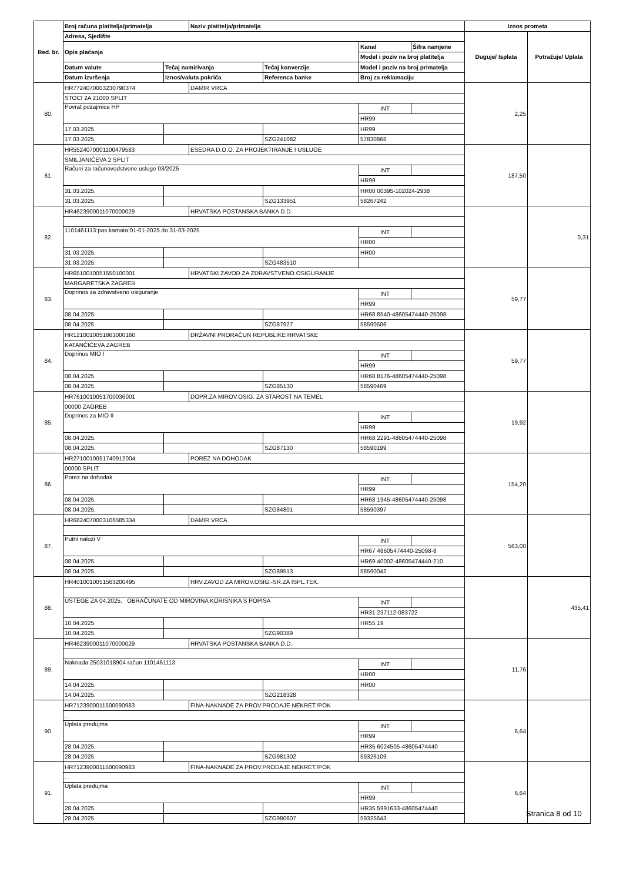| Red. br. | Broj računa platitelja/primatelja | | Naziv platitelja/primatelja | | | | Iznos prometa | |
| --- | --- | --- | --- | --- | --- | --- | --- | --- |
| | Adresa, Sjedište | | | | | | Duguje/ Isplata | Potražuje/ Uplata |
| | Opis plaćanja | | | | Kanal | Šifra namjene | | |
| | | | | | Model i poziv na broj platitelja | | | |
| | Datum valute | Tečaj namirivanja | | Tečaj konverzije | Model i poziv na broj primatelja | | | |
| | Datum izvršenja | Iznos/valuta pokrića | | Referenca banke | Broj za reklamaciju | | | |
| 80. | HR7724070003230790374 | | DAMIR VRCA | | | | 2,25 | |
| | STOCI 2A 21000 SPLIT | | | | | | | |
| | Povrat pozajmice HP | | | | INT | | | |
| | | | | | HR99 | | | |
| | 17.03.2025. | | | | HR99 | | | |
| | 17.03.2025. | | | SZG241082 | 57830868 | | | |
| 81. | HR5524070001100479583 | | ESEDRA D.O.O. ZA PROJEKTIRANJE I USLUGE | | | | 187,50 | |
| | SMILJANIĆEVA 2 SPLIT | | | | | | | |
| | Računi za računovodstvene usluge 03/2025 | | | | INT | | | |
| | | | | | HR99 | | | |
| | 31.03.2025. | | | | HR00 00395-102024-2938 | | | |
| | 31.03.2025. | | | SZG133951 | 58267242 | | | |
| 82. | HR4623900011070000029 | | HRVATSKA POSTANSKA BANKA D.D. | | | | | 0,31 |
| | 1101461113:pas.kamata:01-01-2025 do 31-03-2025 | | | | INT | | | |
| | | | | | HR00 | | | |
| | 31.03.2025. | | | | HR00 | | | |
| | 31.03.2025. | | | SZG483510 | | | | |
| 83. | HR6510010051550100001 | | HRVATSKI ZAVOD ZA ZDRAVSTVENO OSIGURANJE | | | | 59,77 | |
| | MARGARETSKA ZAGREB | | | | | | | |
| | Doprinos za zdravstveno osiguranje | | | | INT | | | |
| | | | | | HR99 | | | |
| | 08.04.2025. | | | | HR68 8540-48605474440-25098 | | | |
| | 08.04.2025. | | | SZG87927 | 58590506 | | | |
| 84. | HR1210010051863000160 | | DRŽAVNI PRORAČUN REPUBLIKE HRVATSKE | | | | 59,77 | |
| | KATANČIĆEVA ZAGREB | | | | | | | |
| | Doprinos MIO I | | | | INT | | | |
| | | | | | HR99 | | | |
| | 08.04.2025. | | | | HR68 8176-48605474440-25098 | | | |
| | 08.04.2025. | | | SZG85130 | 58590469 | | | |
| 85. | HR7610010051700036001 | | DOPR.ZA MIROV.OSIG. ZA STAROST NA TEMEL | | | | 19,92 | |
| | 00000 ZAGREB | | | | | | | |
| | Doprinos za MIO II | | | | INT | | | |
| | | | | | HR99 | | | |
| | 08.04.2025. | | | | HR68 2291-48605474440-25098 | | | |
| | 08.04.2025. | | | SZG87130 | 58590199 | | | |
| 86. | HR2710010051740912004 | | POREZ NA DOHODAK | | | | 154,20 | |
| | 00000 SPLIT | | | | | | | |
| | Porez na dohodak | | | | INT | | | |
| | | | | | HR99 | | | |
| | 08.04.2025. | | | | HR68 1945-48605474440-25098 | | | |
| | 08.04.2025. | | | SZG84801 | 58590397 | | | |
| 87. | HR6824070003106585334 | | DAMIR VRCA | | | | 563,00 | |
| | Putni nalozi V | | | | INT | | | |
| | | | | | HR67 48605474440-25098-8 | | | |
| | 08.04.2025. | | | | HR69 40002-48605474440-210 | | | |
| | 08.04.2025. | | | SZG89513 | 58590042 | | | |
| 88. | HR4010010051563200495 | | HRV.ZAVOD ZA MIROV.OSIG.-SR.ZA ISPL.TEK. | | | | | 435,41 |
| | USTEGE ZA 04.2025. OBRAČUNATE OD MIROVINA KORISNIKA S POPISA | | | | INT | | | |
| | | | | | HR31 237112-083722 | | | |
| | 10.04.2025. | | | | HR55 19 | | | |
| | 10.04.2025. | | | SZG90389 | | | | |
| 89. | HR4623900011070000029 | | HRVATSKA POSTANSKA BANKA D.D. | | | | 11,76 | |
| | Naknada 25031018904 račun 1101461113 | | | | INT | | | |
| | | | | | HR00 | | | |
| | 14.04.2025. | | | | HR00 | | | |
| | 14.04.2025. | | | SZG218328 | | | | |
| 90. | HR7123900011500090983 | | FINA-NAKNADE ZA PROV.PRODAJE NEKRET./POK | | | | 6,64 | |
| | . . | | | | | | | |
| | Uplata predujma | | | | INT | | | |
| | | | | | HR99 | | | |
| | 28.04.2025. | | | | HR35 6024505-48605474440 | | | |
| | 28.04.2025. | | | SZG981302 | 59326109 | | | |
| 91. | HR7123900011500090983 | | FINA-NAKNADE ZA PROV.PRODAJE NEKRET./POK | | | | 6,64 | |
| | . . | | | | | | | |
| | Uplata predujma | | | | INT | | | |
| | | | | | HR99 | | | |
| | 28.04.2025. | | | | HR35 5991633-48605474440 | | | |
| | 28.04.2025. | | | SZG980607 | 59325643 | | | |
Stranica 8 od 10